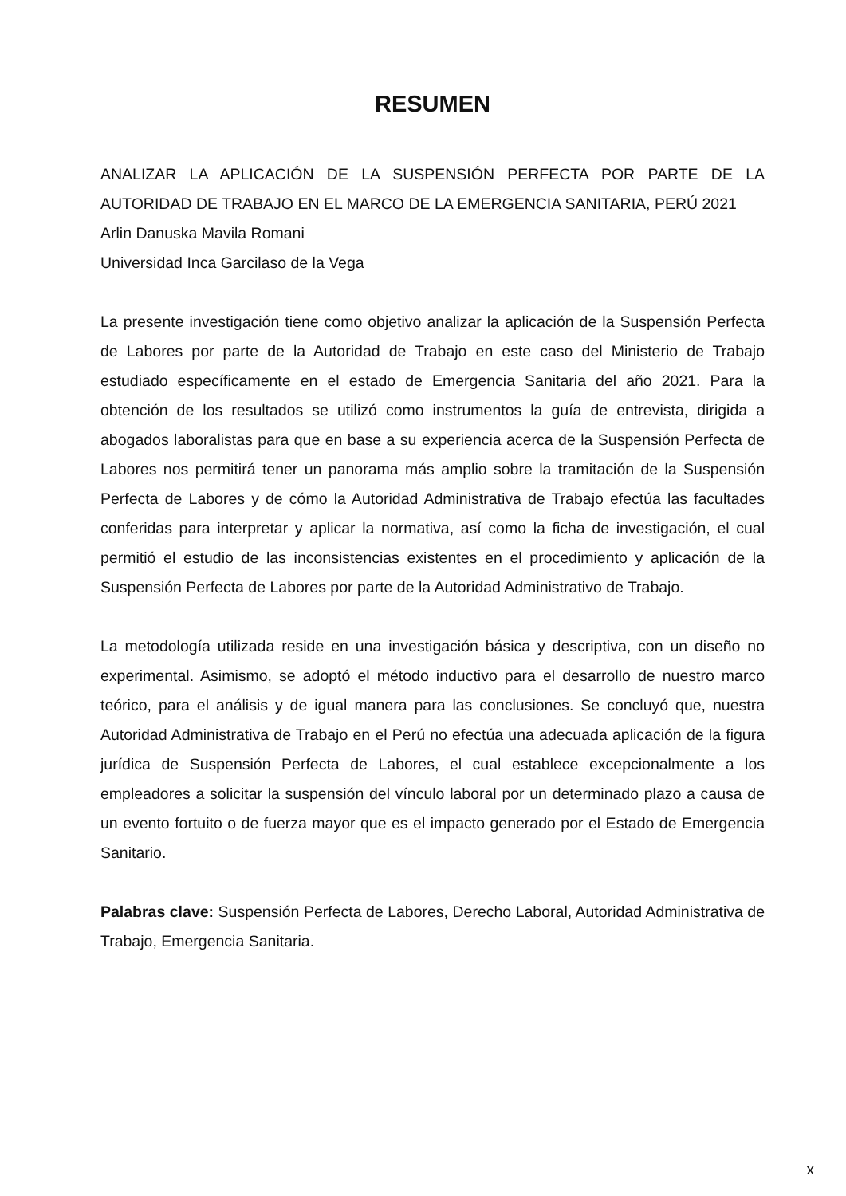RESUMEN
ANALIZAR LA APLICACIÓN DE LA SUSPENSIÓN PERFECTA POR PARTE DE LA AUTORIDAD DE TRABAJO EN EL MARCO DE LA EMERGENCIA SANITARIA, PERÚ 2021
Arlin Danuska Mavila Romani
Universidad Inca Garcilaso de la Vega
La presente investigación tiene como objetivo analizar la aplicación de la Suspensión Perfecta de Labores por parte de la Autoridad de Trabajo en este caso del Ministerio de Trabajo estudiado específicamente en el estado de Emergencia Sanitaria del año 2021. Para la obtención de los resultados se utilizó como instrumentos la guía de entrevista, dirigida a abogados laboralistas para que en base a su experiencia acerca de la Suspensión Perfecta de Labores nos permitirá tener un panorama más amplio sobre la tramitación de la Suspensión Perfecta de Labores y de cómo la Autoridad Administrativa de Trabajo efectúa las facultades conferidas para interpretar y aplicar la normativa, así como la ficha de investigación, el cual permitió el estudio de las inconsistencias existentes en el procedimiento y aplicación de la Suspensión Perfecta de Labores por parte de la Autoridad Administrativo de Trabajo.
La metodología utilizada reside en una investigación básica y descriptiva, con un diseño no experimental. Asimismo, se adoptó el método inductivo para el desarrollo de nuestro marco teórico, para el análisis y de igual manera para las conclusiones. Se concluyó que, nuestra Autoridad Administrativa de Trabajo en el Perú no efectúa una adecuada aplicación de la figura jurídica de Suspensión Perfecta de Labores, el cual establece excepcionalmente a los empleadores a solicitar la suspensión del vínculo laboral por un determinado plazo a causa de un evento fortuito o de fuerza mayor que es el impacto generado por el Estado de Emergencia Sanitario.
Palabras clave: Suspensión Perfecta de Labores, Derecho Laboral, Autoridad Administrativa de Trabajo, Emergencia Sanitaria.
x